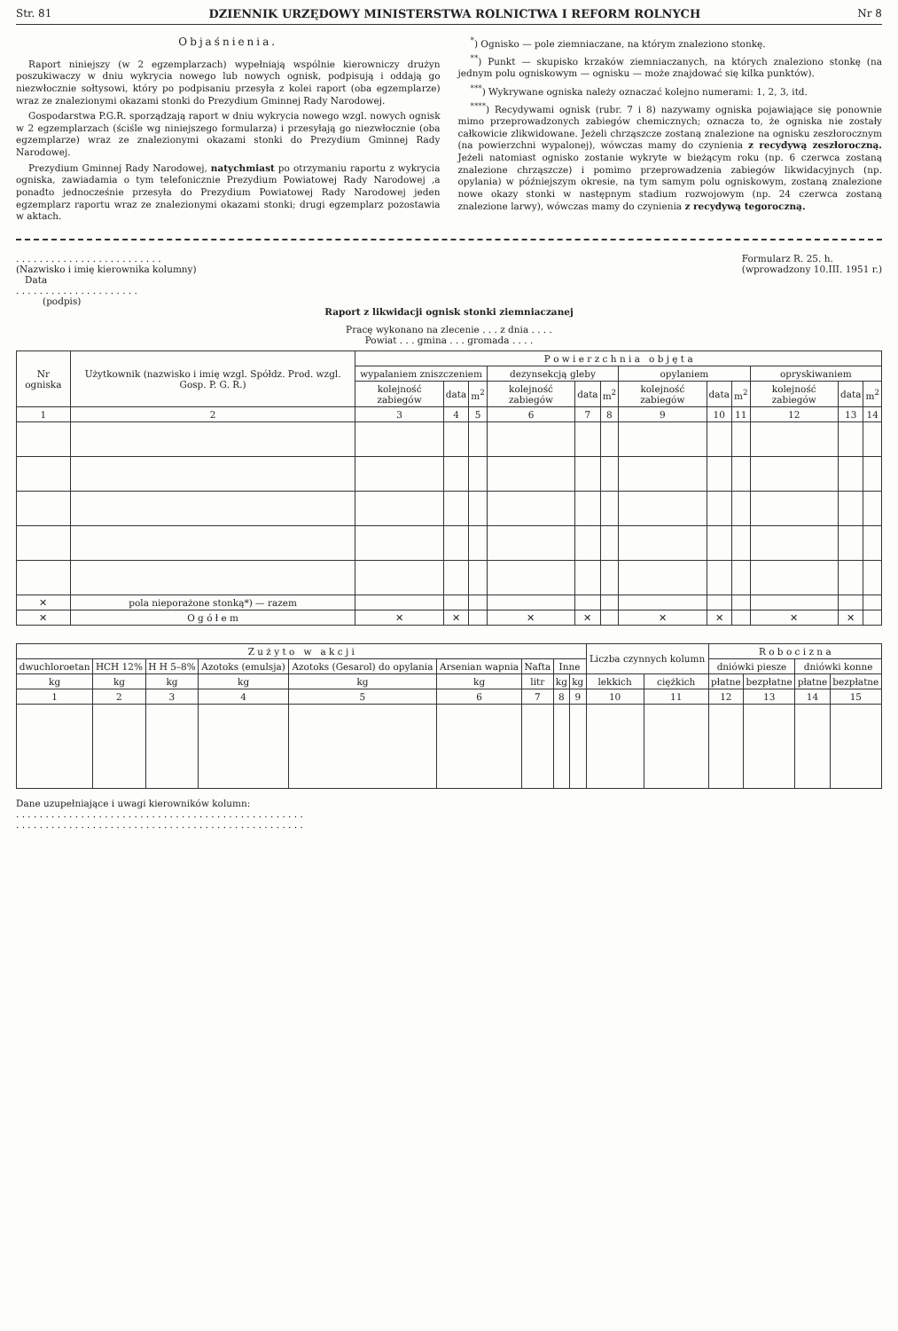Str. 81 DZIENNIK URZĘDOWY MINISTERSTWA ROLNICTWA I REFORM ROLNYCH Nr 8
Objaśnienia.
Raport niniejszy (w 2 egzemplarzach) wypełniają wspólnie kierowniczy drużyn poszukiwaczy w dniu wykrycia nowego lub nowych ognisk, podpisują i oddają go niezwłocznie sołtysowi, który po podpisaniu przesyła z kolei raport (oba egzemplarze) wraz ze znalezionymi okazami stonki do Prezydium Gminnej Rady Narodowej.
Gospodarstwa P.G.R. sporządzają raport w dniu wykrycia nowego wzgl. nowych ognisk w 2 egzemplarzach (ściśle wg niniejszego formularza) i przesyłają go niezwłocznie (oba egzemplarze) wraz ze znalezionymi okazami stonki do Prezydium Gminnej Rady Narodowej.
Prezydium Gminnej Rady Narodowej, natychmiast po otrzymaniu raportu z wykrycia ogniska, zawiadamia o tym telefonicznie Prezydium Powiatowej Rady Narodowej ,a ponadto jednocześnie przesyła do Prezydium Powiatowej Rady Narodowej jeden egzemplarz raportu wraz ze znalezionymi okazami stonki; drugi egzemplarz pozostawia w aktach.
<sup>*</sup>) Ognisko — pole ziemniaczane, na którym znaleziono stonkę.
<sup>**</sup>) Punkt — skupisko krzaków ziemniaczanych, na których znaleziono stonkę (na jednym polu ogniskowym — ognisku — może znajdować się kilka punktów).
<sup>***</sup>) Wykrywane ogniska należy oznaczać kolejno numerami: 1, 2, 3, itd.
<sup>****</sup>) Recydywami ognisk (rubr. 7 i 8) nazywamy ogniska pojawiające się ponownie mimo przeprowadzonych zabiegów chemicznych; oznacza to, że ogniska nie zostały całkowicie zlikwidowane. Jeżeli chrząszcze zostaną znalezione na ognisku zeszłorocznym (na powierzchni wypalonej), wówczas mamy do czynienia z recydywą zeszłoroczną. Jeżeli natomiast ognisko zostanie wykryte w bieżącym roku (np. 6 czerwca zostaną znalezione chrząszcze) i pomimo przeprowadzenia zabiegów likwidacyjnych (np. opylania) w późniejszym okresie, na tym samym polu ogniskowym, zostaną znalezione nowe okazy stonki w następnym stadium rozwojowym (np. 24 czerwca zostaną znalezione larwy), wówczas mamy do czynienia z recydywą tegoroczną.
. . . . . . . . . . . . . . . . . . . . . . . . .
(Nazwisko i imię kierownika kolumny)
Data
. . . . . . . . . . . . . . . . . . . . .
(podpis)
Formularz R. 25. h.
(wprowadzony 10.III. 1951 r.)
Raport z likwidacji ognisk stonki ziemniaczanej
Pracę wykonano na zlecenie . . . z dnia . . . .
Powiat . . . gmina . . . gromada . . . .
| Nr ogniska | Użytkownik (nazwisko i imię wzgl. Spółdz. Prod. wzgl. Gosp. P. G. R.) | P o w i e r z c h n i a o b j ę t a | | | | | | | | | | | |
| --- | --- | --- | --- | --- | --- | --- | --- | --- | --- | --- | --- | --- | --- |
| | | wypalaniem zniszczeniem | | | dezynsekcją gleby | | | opylaniem | | | opryskiwaniem | | |
| | | kolejność zabiegów | data | m<sup>2</sup> | kolejność zabiegów | data | m<sup>2</sup> | kolejność zabiegów | data | m<sup>2</sup> | kolejność zabiegów | data | m<sup>2</sup> |
| 1 | 2 | 3 | 4 | 5 | 6 | 7 | 8 | 9 | 10 | 11 | 12 | 13 | 14 |
| ✕ | pola nieporażone stonką*) — razem | | | | | | | | | | | | |
| ✕ | O g ó ł e m | ✕ | ✕ | | ✕ | ✕ | | ✕ | ✕ | | ✕ | ✕ | |
| Z u ż y t o w a k c j i | | | | | | | | | Liczba czynnych kolumn | | R o b o c i z n a | | | |
| --- | --- | --- | --- | --- | --- | --- | --- | --- | --- | --- | --- | --- | --- | --- |
| dwuchloroetan | HCH 12% | H H 5–8% | Azotoks (emulsja) | Azotoks (Gesarol) do opylania | Arsenian wapnia | Nafta | Inne | | | | dniówki piesze | | dniówki konne | |
| | | | | | | | | | lekkich | ciężkich | płatne | bezpłatne | płatne | bezpłatne |
| kg | kg | kg | kg | kg | kg | litr | kg | kg | | | | | | |
| 1 | 2 | 3 | 4 | 5 | 6 | 7 | 8 | 9 | 10 | 11 | 12 | 13 | 14 | 15 |
Dane uzupełniające i uwagi kierowników kolumn:
. . . . . . . . . . . . . . . . . . . . . . . . . . . . . . . . . . . . . . . . . . . . . . . . .
. . . . . . . . . . . . . . . . . . . . . . . . . . . . . . . . . . . . . . . . . . . . . . . . .